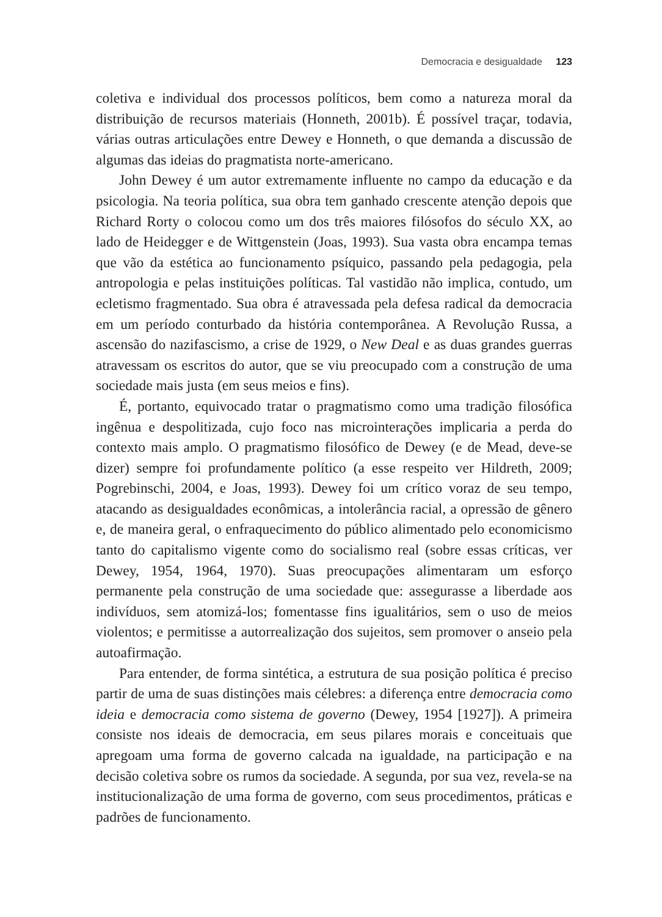Democracia e desigualdade 123
coletiva e individual dos processos políticos, bem como a natureza moral da distribuição de recursos materiais (Honneth, 2001b). É possível traçar, todavia, várias outras articulações entre Dewey e Honneth, o que demanda a discussão de algumas das ideias do pragmatista norte-americano.
John Dewey é um autor extremamente influente no campo da educação e da psicologia. Na teoria política, sua obra tem ganhado crescente atenção depois que Richard Rorty o colocou como um dos três maiores filósofos do século XX, ao lado de Heidegger e de Wittgenstein (Joas, 1993). Sua vasta obra encampa temas que vão da estética ao funcionamento psíquico, passando pela pedagogia, pela antropologia e pelas instituições políticas. Tal vastidão não implica, contudo, um ecletismo fragmentado. Sua obra é atravessada pela defesa radical da democracia em um período conturbado da história contemporânea. A Revolução Russa, a ascensão do nazifascismo, a crise de 1929, o New Deal e as duas grandes guerras atravessam os escritos do autor, que se viu preocupado com a construção de uma sociedade mais justa (em seus meios e fins).
É, portanto, equivocado tratar o pragmatismo como uma tradição filosófica ingênua e despolitizada, cujo foco nas microinterações implicaria a perda do contexto mais amplo. O pragmatismo filosófico de Dewey (e de Mead, deve-se dizer) sempre foi profundamente político (a esse respeito ver Hildreth, 2009; Pogrebinschi, 2004, e Joas, 1993). Dewey foi um crítico voraz de seu tempo, atacando as desigualdades econômicas, a intolerância racial, a opressão de gênero e, de maneira geral, o enfraquecimento do público alimentado pelo economicismo tanto do capitalismo vigente como do socialismo real (sobre essas críticas, ver Dewey, 1954, 1964, 1970). Suas preocupações alimentaram um esforço permanente pela construção de uma sociedade que: assegurasse a liberdade aos indivíduos, sem atomizá-los; fomentasse fins igualitários, sem o uso de meios violentos; e permitisse a autorrealização dos sujeitos, sem promover o anseio pela autoafirmação.
Para entender, de forma sintética, a estrutura de sua posição política é preciso partir de uma de suas distinções mais célebres: a diferença entre democracia como ideia e democracia como sistema de governo (Dewey, 1954 [1927]). A primeira consiste nos ideais de democracia, em seus pilares morais e conceituais que apregoam uma forma de governo calcada na igualdade, na participação e na decisão coletiva sobre os rumos da sociedade. A segunda, por sua vez, revela-se na institucionalização de uma forma de governo, com seus procedimentos, práticas e padrões de funcionamento.